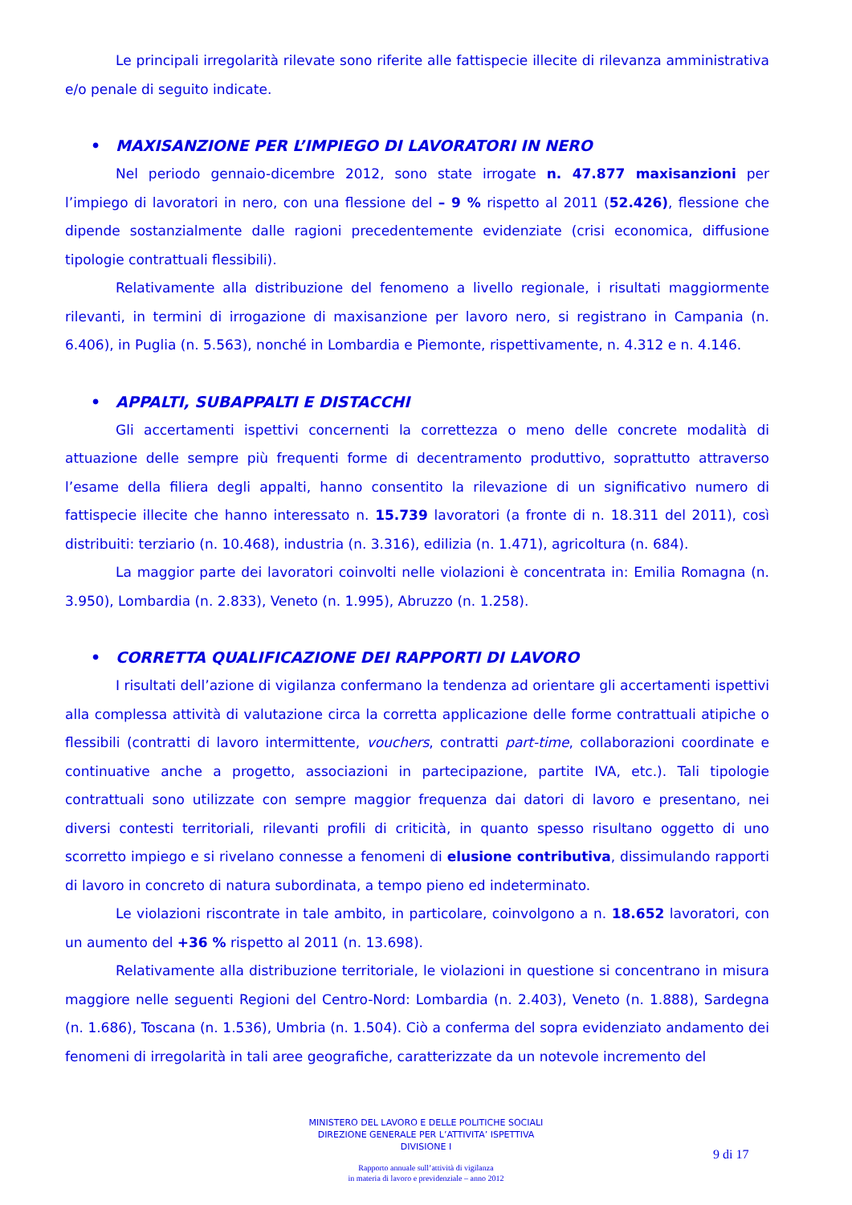Le principali irregolarità rilevate sono riferite alle fattispecie illecite di rilevanza amministrativa e/o penale di seguito indicate.
• MAXISANZIONE PER L’IMPIEGO DI LAVORATORI IN NERO
Nel periodo gennaio-dicembre 2012, sono state irrogate n. 47.877 maxisanzioni per l’impiego di lavoratori in nero, con una flessione del – 9 % rispetto al 2011 (52.426), flessione che dipende sostanzialmente dalle ragioni precedentemente evidenziate (crisi economica, diffusione tipologie contrattuali flessibili).
Relativamente alla distribuzione del fenomeno a livello regionale, i risultati maggiormente rilevanti, in termini di irrogazione di maxisanzione per lavoro nero, si registrano in Campania (n. 6.406), in Puglia (n. 5.563), nonché in Lombardia e Piemonte, rispettivamente, n. 4.312 e n. 4.146.
• APPALTI, SUBAPPALTI E DISTACCHI
Gli accertamenti ispettivi concernenti la correttezza o meno delle concrete modalità di attuazione delle sempre più frequenti forme di decentramento produttivo, soprattutto attraverso l’esame della filiera degli appalti, hanno consentito la rilevazione di un significativo numero di fattispecie illecite che hanno interessato n. 15.739 lavoratori (a fronte di n. 18.311 del 2011), così distribuiti: terziario (n. 10.468), industria (n. 3.316), edilizia (n. 1.471), agricoltura (n. 684).
La maggior parte dei lavoratori coinvolti nelle violazioni è concentrata in: Emilia Romagna (n. 3.950), Lombardia (n. 2.833), Veneto (n. 1.995), Abruzzo (n. 1.258).
• CORRETTA QUALIFICAZIONE DEI RAPPORTI DI LAVORO
I risultati dell’azione di vigilanza confermano la tendenza ad orientare gli accertamenti ispettivi alla complessa attività di valutazione circa la corretta applicazione delle forme contrattuali atipiche o flessibili (contratti di lavoro intermittente, vouchers, contratti part-time, collaborazioni coordinate e continuative anche a progetto, associazioni in partecipazione, partite IVA, etc.). Tali tipologie contrattuali sono utilizzate con sempre maggior frequenza dai datori di lavoro e presentano, nei diversi contesti territoriali, rilevanti profili di criticità, in quanto spesso risultano oggetto di uno scorretto impiego e si rivelano connesse a fenomeni di elusione contributiva, dissimulando rapporti di lavoro in concreto di natura subordinata, a tempo pieno ed indeterminato.
Le violazioni riscontrate in tale ambito, in particolare, coinvolgono a n. 18.652 lavoratori, con un aumento del +36 % rispetto al 2011 (n. 13.698).
Relativamente alla distribuzione territoriale, le violazioni in questione si concentrano in misura maggiore nelle seguenti Regioni del Centro-Nord: Lombardia (n. 2.403), Veneto (n. 1.888), Sardegna (n. 1.686), Toscana (n. 1.536), Umbria (n. 1.504). Ciò a conferma del sopra evidenziato andamento dei fenomeni di irregolarità in tali aree geografiche, caratterizzate da un notevole incremento del
MINISTERO DEL LAVORO E DELLE POLITICHE SOCIALI
DIREZIONE GENERALE PER L’ATTIVITA’ ISPETTIVA
DIVISIONE I
9 di 17
Rapporto annuale sull’attività di vigilanza
in materia di lavoro e previdenziale – anno 2012